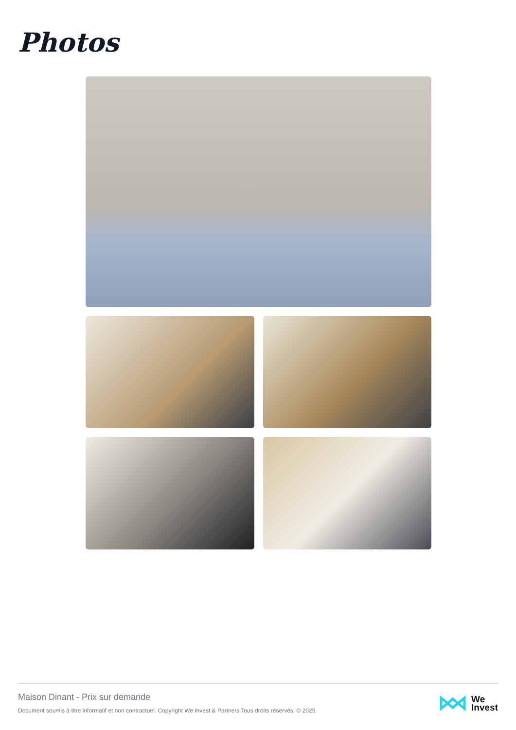Photos
Maison Dinant - Prix sur demande
Document soumis à titre informatif et non contractuel. Copyright We Invest & Partners Tous droits réservés. © 2025.
We
Invest